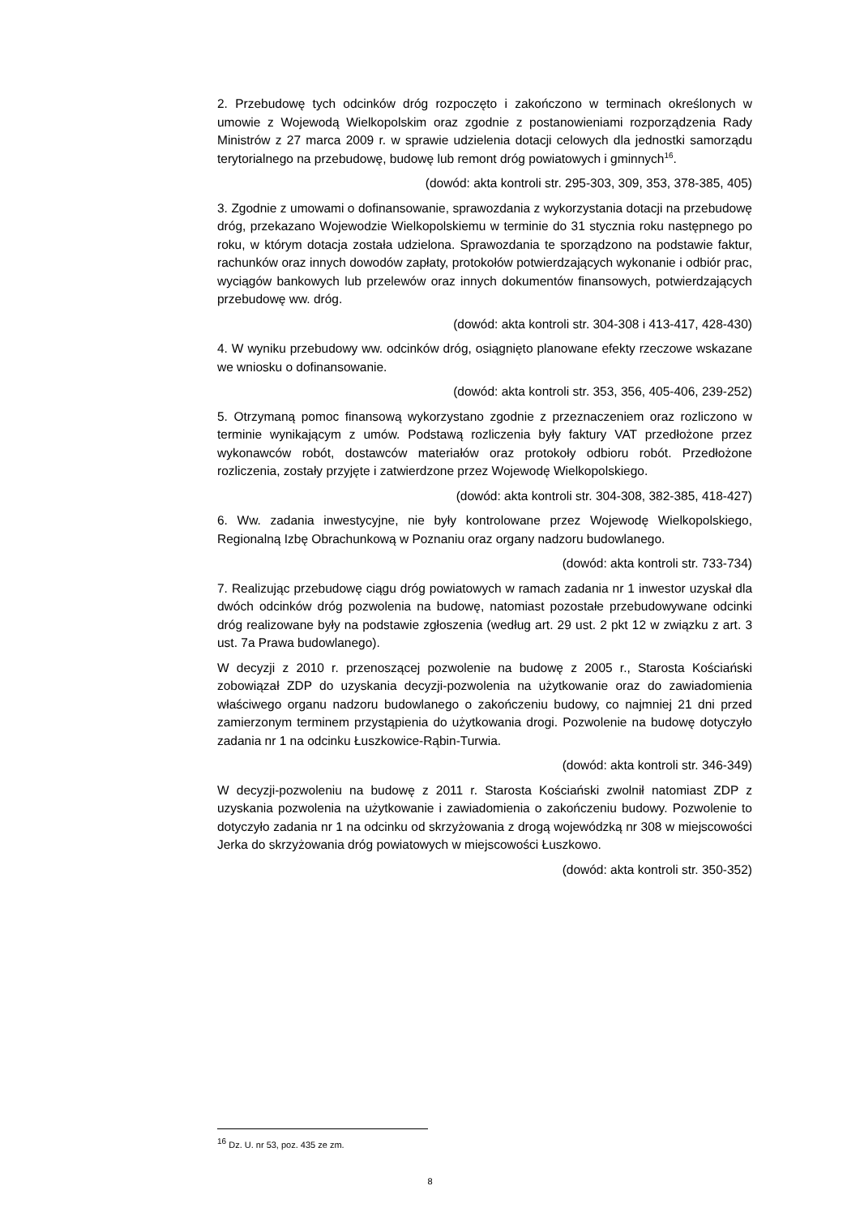2. Przebudowę tych odcinków dróg rozpoczęto i zakończono w terminach określonych w umowie z Wojewodą Wielkopolskim oraz zgodnie z postanowieniami rozporządzenia Rady Ministrów z 27 marca 2009 r. w sprawie udzielenia dotacji celowych dla jednostki samorządu terytorialnego na przebudowę, budowę lub remont dróg powiatowych i gminnych<sup>16</sup>.
(dowód: akta kontroli str. 295-303, 309, 353, 378-385, 405)
3. Zgodnie z umowami o dofinansowanie, sprawozdania z wykorzystania dotacji na przebudowę dróg, przekazano Wojewodzie Wielkopolskiemu w terminie do 31 stycznia roku następnego po roku, w którym dotacja została udzielona. Sprawozdania te sporządzono na podstawie faktur, rachunków oraz innych dowodów zapłaty, protokołów potwierdzających wykonanie i odbiór prac, wyciągów bankowych lub przelewów oraz innych dokumentów finansowych, potwierdzających przebudowę ww. dróg.
(dowód: akta kontroli str. 304-308 i 413-417, 428-430)
4. W wyniku przebudowy ww. odcinków dróg, osiągnięto planowane efekty rzeczowe wskazane we wniosku o dofinansowanie.
(dowód: akta kontroli str. 353, 356, 405-406, 239-252)
5. Otrzymaną pomoc finansową wykorzystano zgodnie z przeznaczeniem oraz rozliczono w terminie wynikającym z umów. Podstawą rozliczenia były faktury VAT przedłożone przez wykonawców robót, dostawców materiałów oraz protokoły odbioru robót. Przedłożone rozliczenia, zostały przyjęte i zatwierdzone przez Wojewodę Wielkopolskiego.
(dowód: akta kontroli str. 304-308, 382-385, 418-427)
6. Ww. zadania inwestycyjne, nie były kontrolowane przez Wojewodę Wielkopolskiego, Regionalną Izbę Obrachunkową w Poznaniu oraz organy nadzoru budowlanego.
(dowód: akta kontroli str. 733-734)
7. Realizując przebudowę ciągu dróg powiatowych w ramach zadania nr 1 inwestor uzyskał dla dwóch odcinków dróg pozwolenia na budowę, natomiast pozostałe przebudowywane odcinki dróg realizowane były na podstawie zgłoszenia (według art. 29 ust. 2 pkt 12 w związku z art. 3 ust. 7a Prawa budowlanego).
W decyzji z 2010 r. przenoszącej pozwolenie na budowę z 2005 r., Starosta Kościański zobowiązał ZDP do uzyskania decyzji-pozwolenia na użytkowanie oraz do zawiadomienia właściwego organu nadzoru budowlanego o zakończeniu budowy, co najmniej 21 dni przed zamierzonym terminem przystąpienia do użytkowania drogi. Pozwolenie na budowę dotyczyło zadania nr 1 na odcinku Łuszkowice-Rąbin-Turwia.
(dowód: akta kontroli str. 346-349)
W decyzji-pozwoleniu na budowę z 2011 r. Starosta Kościański zwolnił natomiast ZDP z uzyskania pozwolenia na użytkowanie i zawiadomienia o zakończeniu budowy. Pozwolenie to dotyczyło zadania nr 1 na odcinku od skrzyżowania z drogą wojewódzką nr 308 w miejscowości Jerka do skrzyżowania dróg powiatowych w miejscowości Łuszkowo.
(dowód: akta kontroli str. 350-352)
<sup>16</sup> Dz. U. nr 53, poz. 435 ze zm.
8